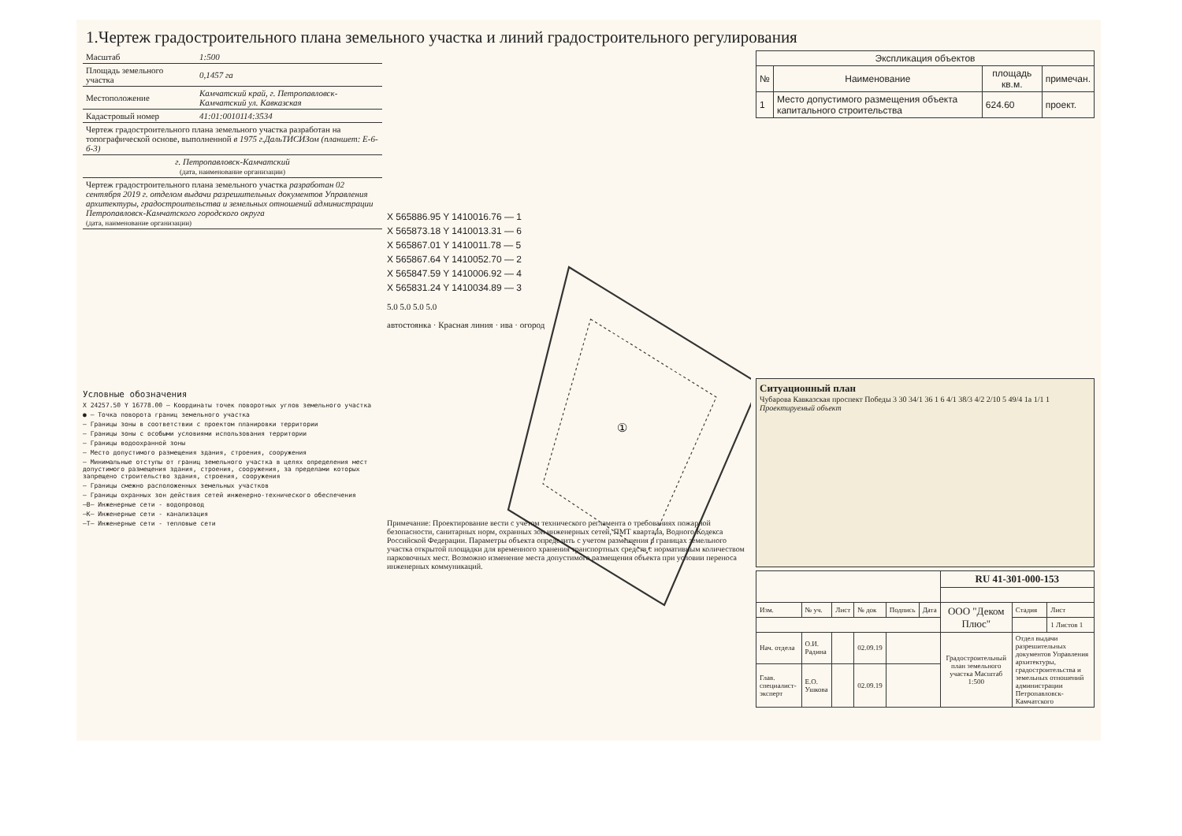1.Чертеж градостроительного плана земельного участка и линий градостроительного регулирования
| Масштаб | 1:500 |
| Площадь земельного участка | 0,1457 га |
| Местоположение | Камчатский край, г. Петропавловск-Камчатский ул. Кавказская |
| Кадастровый номер | 41:01:0010114:3534 |
| Чертеж градостроительного плана земельного участка разработан на топографической основе, выполненной в 1975 г.ДальТИСИЗом (планшет: Е-6-б-3) | |
| г. Петропавловск-Камчатский (дата, наименование организации) | |
| Чертеж градостроительного плана земельного участка разработан 02 сентября 2019 г. отделом выдачи разрешительных документов Управления архитектуры, градостроительства и земельных отношений администрации Петропавловск-Камчатского городского округа (дата, наименование организации) | |
Условные обозначения
X 24257.50 Y 16778.00 — Координаты точек поворотных углов земельного участка
● — Точка поворота границ земельного участка
— Границы зоны в соответствии с проектом планировки территории
— Границы зоны с особыми условиями использования территории
— Границы водоохранной зоны
— Место допустимого размещения здания, строения, сооружения
— Минимальные отступы от границ земельного участка в целях определения мест допустимого размещения здания, строения, сооружения, за пределами которых запрещено строительство здания, строения, сооружения
— Границы смежно расположенных земельных участков
— Границы охранных зон действия сетей инженерно-технического обеспечения
—В— Инженерные сети - водопровод
—К— Инженерные сети - канализация
—Т— Инженерные сети - тепловые сети
①
X 565886.95 Y 1410016.76 — 1
X 565873.18 Y 1410013.31 — 6
X 565867.01 Y 1410011.78 — 5
X 565867.64 Y 1410052.70 — 2
X 565847.59 Y 1410006.92 — 4
X 565831.24 Y 1410034.89 — 3
5.0 5.0 5.0 5.0
автостоянка · Красная линия · ива · огород
Примечание: Проектирование вести с учетом технического регламента о требованиях пожарной безопасности, санитарных норм, охранных зон инженерных сетей, ПМТ квартала, Водного Кодекса Российской Федерации. Параметры объекта определить с учетом размещения в границах земельного участка открытой площадки для временного хранения транспортных средств с нормативным количеством парковочных мест. Возможно изменение места допустимого размещения объекта при условии переноса инженерных коммуникаций.
| Экспликация объектов | | | |
| --- | --- | --- | --- |
| № | Наименование | площадь кв.м. | примечан. |
| 1 | Место допустимого размещения объекта капитального строительства | 624.60 | проект. |
Ситуационный план
Чубарова Кавказская проспект Победы 3 30 34/1 36 1 6 4/1 38/3 4/2 2/10 5 49/4 1а 1/1 1
Проектируемый объект
| | | | | | | RU 41-301-000-153 | | |
| Изм. | № уч. | Лист | № док | Подпись | Дата | ООО "Деком Плюс" | Стадия | Лист |
| | | | | | | | | 1 Листов 1 |
| Нач. отдела | О.И. Радина | | 02.09.19 | | | Градостроительный план земельного участка Масштаб 1:500 | Отдел выдачи разрешительных документов Управления архитектуры, градостроительства и земельных отношений администрации Петропавловск-Камчатского | |
| Глав. специалист-эксперт | Е.О. Ушкова | | 02.09.19 | | | | | |